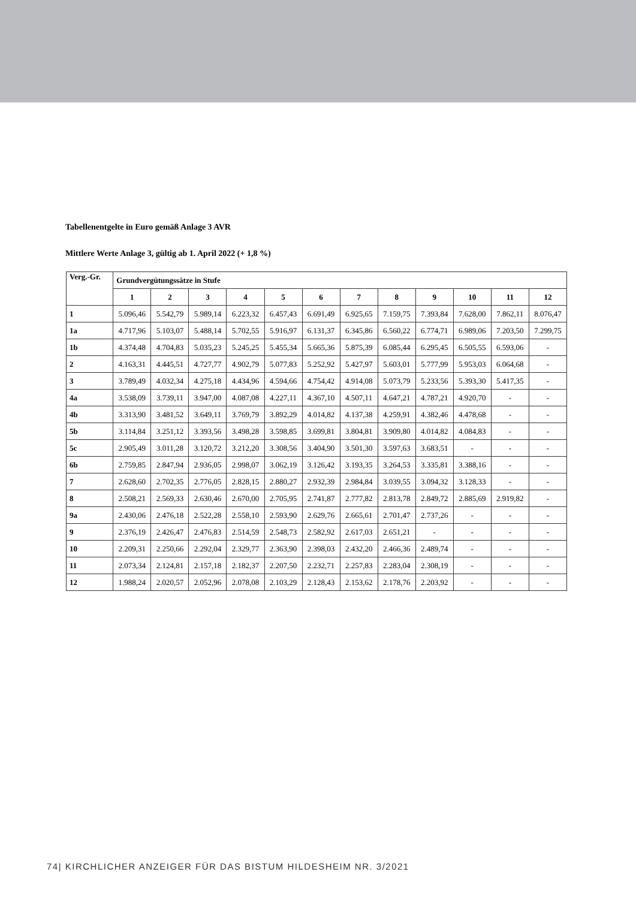Tabellenentgelte in Euro gemäß Anlage 3 AVR
Mittlere Werte Anlage 3, gültig ab 1. April 2022 (+ 1,8 %)
| Verg.-Gr. | Grundvergütungssätze in Stufe | | | | | | | | | | | |
| --- | --- | --- | --- | --- | --- | --- | --- | --- | --- | --- | --- | --- |
| | 1 | 2 | 3 | 4 | 5 | 6 | 7 | 8 | 9 | 10 | 11 | 12 |
| 1 | 5.096,46 | 5.542,79 | 5.989,14 | 6.223,32 | 6.457,43 | 6.691,49 | 6.925,65 | 7.159,75 | 7.393,84 | 7.628,00 | 7.862,11 | 8.076,47 |
| 1a | 4.717,96 | 5.103,07 | 5.488,14 | 5.702,55 | 5.916,97 | 6.131,37 | 6.345,86 | 6.560,22 | 6.774,71 | 6.989,06 | 7.203,50 | 7.299,75 |
| 1b | 4.374,48 | 4.704,83 | 5.035,23 | 5.245,25 | 5.455,34 | 5.665,36 | 5.875,39 | 6.085,44 | 6.295,45 | 6.505,55 | 6.593,06 | - |
| 2 | 4.163,31 | 4.445,51 | 4.727,77 | 4.902,79 | 5.077,83 | 5.252,92 | 5.427,97 | 5.603,01 | 5.777,99 | 5.953,03 | 6.064,68 | - |
| 3 | 3.789,49 | 4.032,34 | 4.275,18 | 4.434,96 | 4.594,66 | 4.754,42 | 4.914,08 | 5.073,79 | 5.233,56 | 5.393,30 | 5.417,35 | - |
| 4a | 3.538,09 | 3.739,11 | 3.947,00 | 4.087,08 | 4.227,11 | 4.367,10 | 4.507,11 | 4.647,21 | 4.787,21 | 4.920,70 | - | - |
| 4b | 3.313,90 | 3.481,52 | 3.649,11 | 3.769,79 | 3.892,29 | 4.014,82 | 4.137,38 | 4.259,91 | 4.382,46 | 4.478,68 | - | - |
| 5b | 3.114,84 | 3.251,12 | 3.393,56 | 3.498,28 | 3.598,85 | 3.699,81 | 3.804,81 | 3.909,80 | 4.014,82 | 4.084,83 | - | - |
| 5c | 2.905,49 | 3.011,28 | 3.120,72 | 3.212,20 | 3.308,56 | 3.404,90 | 3.501,30 | 3.597,63 | 3.683,51 | - | - | - |
| 6b | 2.759,85 | 2.847,94 | 2.936,05 | 2.998,07 | 3.062,19 | 3.126,42 | 3.193,35 | 3.264,53 | 3.335,81 | 3.388,16 | - | - |
| 7 | 2.628,60 | 2.702,35 | 2.776,05 | 2.828,15 | 2.880,27 | 2.932,39 | 2.984,84 | 3.039,55 | 3.094,32 | 3.128,33 | - | - |
| 8 | 2.508,21 | 2.569,33 | 2.630,46 | 2.670,00 | 2.705,95 | 2.741,87 | 2.777,82 | 2.813,78 | 2.849,72 | 2.885,69 | 2.919,82 | - |
| 9a | 2.430,06 | 2.476,18 | 2.522,28 | 2.558,10 | 2.593,90 | 2.629,76 | 2.665,61 | 2.701,47 | 2.737,26 | - | - | - |
| 9 | 2.376,19 | 2.426,47 | 2.476,83 | 2.514,59 | 2.548,73 | 2.582,92 | 2.617,03 | 2.651,21 | - | - | - | - |
| 10 | 2.209,31 | 2.250,66 | 2.292,04 | 2.329,77 | 2.363,90 | 2.398,03 | 2.432,20 | 2.466,36 | 2.489,74 | - | - | - |
| 11 | 2.073,34 | 2.124,81 | 2.157,18 | 2.182,37 | 2.207,50 | 2.232,71 | 2.257,83 | 2.283,04 | 2.308,19 | - | - | - |
| 12 | 1.988,24 | 2.020,57 | 2.052,96 | 2.078,08 | 2.103,29 | 2.128,43 | 2.153,62 | 2.178,76 | 2.203,92 | - | - | - |
74| KIRCHLICHER ANZEIGER FÜR DAS BISTUM HILDESHEIM NR. 3/2021